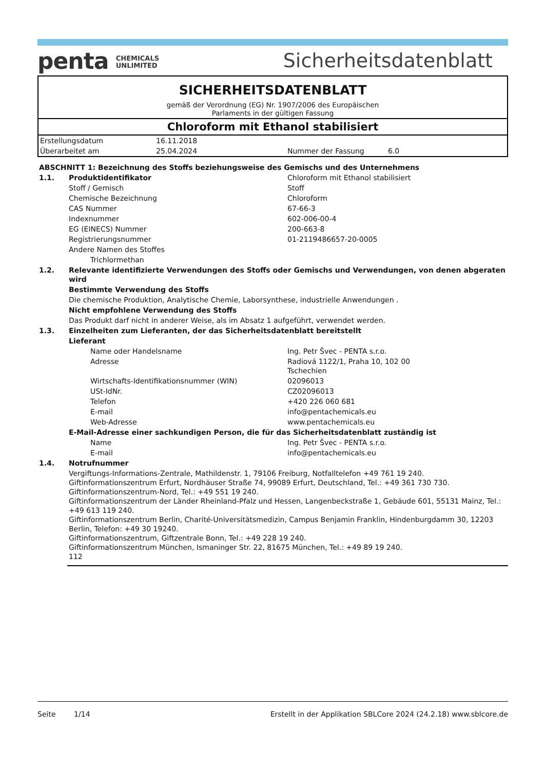penta CHEMICALS
UNLIMITED
Sicherheitsdatenblatt
SICHERHEITSDATENBLATT
gemäß der Verordnung (EG) Nr. 1907/2006 des Europäischen
Parlaments in der gültigen Fassung
Chloroform mit Ethanol stabilisiert
| Erstellungsdatum | 16.11.2018 | | |
| Überarbeitet am | 25.04.2024 | Nummer der Fassung | 6.0 |
| ABSCHNITT 1: Bezeichnung des Stoffs beziehungsweise des Gemischs und des Unternehmens | | |
| 1.1. | Produktidentifikator | Chloroform mit Ethanol stabilisiert |
| | Stoff / Gemisch | Stoff |
| | Chemische Bezeichnung | Chloroform |
| | CAS Nummer | 67-66-3 |
| | Indexnummer | 602-006-00-4 |
| | EG (EINECS) Nummer | 200-663-8 |
| | Registrierungsnummer | 01-2119486657-20-0005 |
| | Andere Namen des Stoffes | |
| | Trichlormethan | |
| 1.2. | Relevante identifizierte Verwendungen des Stoffs oder Gemischs und Verwendungen, von denen abgeraten wird | |
| | Bestimmte Verwendung des Stoffs | |
| | Die chemische Produktion, Analytische Chemie, Laborsynthese, industrielle Anwendungen . | |
| | Nicht empfohlene Verwendung des Stoffs | |
| | Das Produkt darf nicht in anderer Weise, als im Absatz 1 aufgeführt, verwendet werden. | |
| 1.3. | Einzelheiten zum Lieferanten, der das Sicherheitsdatenblatt bereitstellt | |
| | Lieferant | |
| | Name oder Handelsname | Ing. Petr Švec - PENTA s.r.o. |
| | Adresse | Radiová 1122/1, Praha 10, 102 00 Tschechien |
| | Wirtschafts-Identifikationsnummer (WIN) | 02096013 |
| | USt-IdNr. | CZ02096013 |
| | Telefon | +420 226 060 681 |
| | E-mail | info@pentachemicals.eu |
| | Web-Adresse | www.pentachemicals.eu |
| | E-Mail-Adresse einer sachkundigen Person, die für das Sicherheitsdatenblatt zuständig ist | |
| | Name | Ing. Petr Švec - PENTA s.r.o. |
| | E-mail | info@pentachemicals.eu |
| 1.4. | Notrufnummer | |
| | Vergiftungs-Informations-Zentrale, Mathildenstr. 1, 79106 Freiburg, Notfalltelefon +49 761 19 240. Giftinformationszentrum Erfurt, Nordhäuser Straße 74, 99089 Erfurt, Deutschland, Tel.: +49 361 730 730. Giftinformationszentrum-Nord, Tel.: +49 551 19 240. Giftinformationszentrum der Länder Rheinland-Pfalz und Hessen, Langenbeckstraße 1, Gebäude 601, 55131 Mainz, Tel.: +49 613 119 240. Giftinformationszentrum Berlin, Charité-Universitätsmedizin, Campus Benjamin Franklin, Hindenburgdamm 30, 12203 Berlin, Telefon: +49 30 19240. Giftinformationszentrum, Giftzentrale Bonn, Tel.: +49 228 19 240. Giftinformationszentrum München, Ismaninger Str. 22, 81675 München, Tel.: +49 89 19 240. 112 | |
Seite 1/14 Erstellt in der Applikation SBLCore 2024 (24.2.18) www.sblcore.de